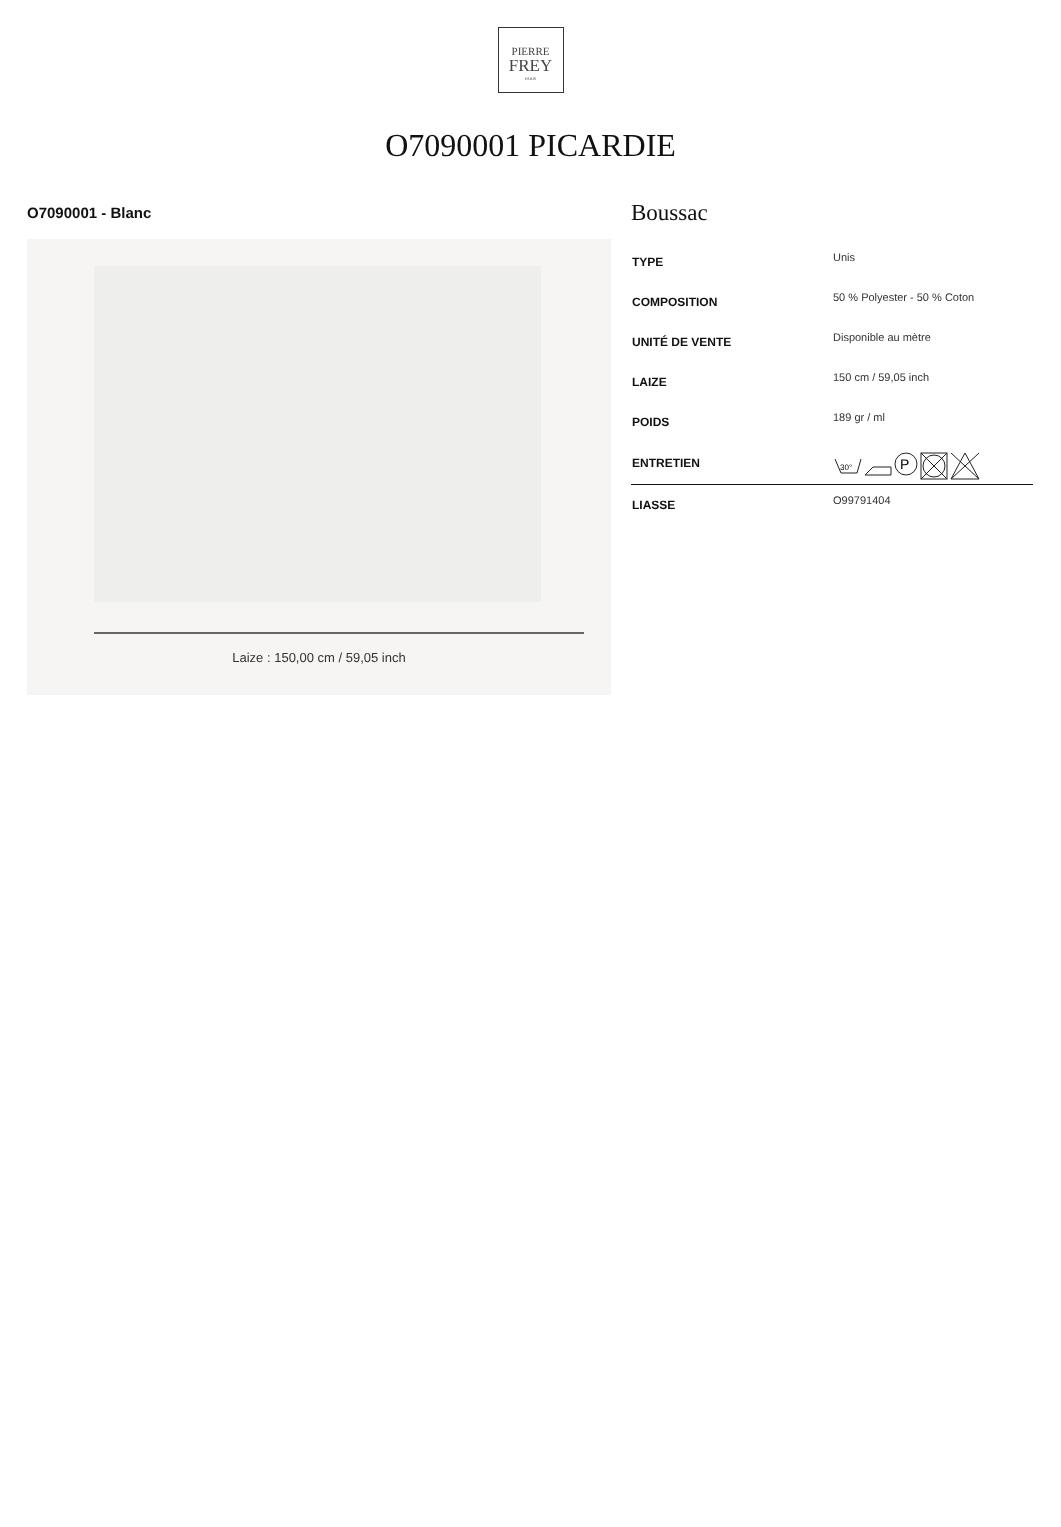PIERRE
FREY
PARIS
O7090001 PICARDIE
O7090001 - Blanc
Laize : 150,00 cm / 59,05 inch
Boussac
| TYPE | Unis |
| COMPOSITION | 50 % Polyester - 50 % Coton |
| UNITÉ DE VENTE | Disponible au mètre |
| LAIZE | 150 cm / 59,05 inch |
| POIDS | 189 gr / ml |
| ENTRETIEN | 30° P |
| LIASSE | O99791404 |